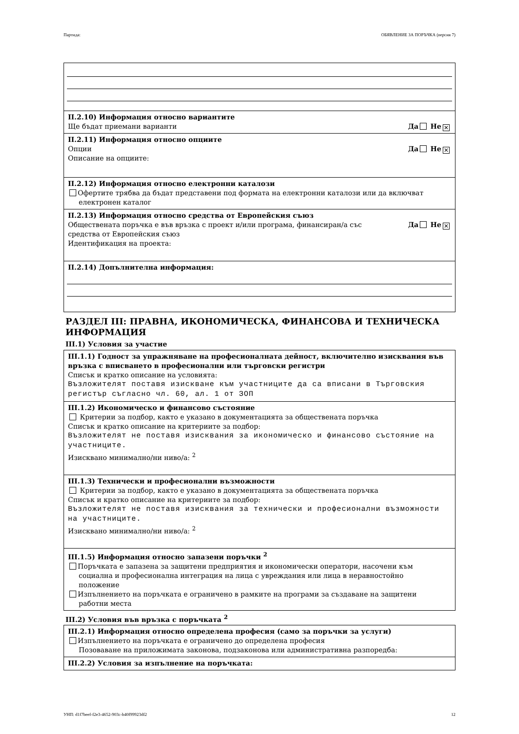Партида: ОБЯВЛЕНИЕ ЗА ПОРЪЧКА (версия 7)
II.2.10) Информация относно вариантите
Ще бъдат приемани варианти Да Не ✕
II.2.11) Информация относно опциите
Опции Да Не ✕
Описание на опциите:
II.2.12) Информация относно електронни каталози
Офертите трябва да бъдат представени под формата на електронни каталози или да включват
електронен каталог
II.2.13) Информация относно средства от Европейския съюз
Обществената поръчка е във връзка с проект и/или програма, финансиран/а със
средства от Европейския съюз Да Не ✕
Идентификация на проекта:
II.2.14) Допълнителна информация:
РАЗДЕЛ III: ПРАВНА, ИКОНОМИЧЕСКА, ФИНАНСОВА И ТЕХНИЧЕСКА ИНФОРМАЦИЯ
III.1) Условия за участие
III.1.1) Годност за упражняване на професионалната дейност, включително изисквания във връзка с вписването в професионални или търговски регистри
Списък и кратко описание на условията:
Възложителят поставя изискване към участниците да са вписани в Търговския регистър съгласно чл. 60, ал. 1 от ЗОП
III.1.2) Икономическо и финансово състояние
Критерии за подбор, както е указано в документацията за обществената поръчка
Списък и кратко описание на критериите за подбор:
Възложителят не поставя изисквания за икономическо и финансово състояние на участниците.
Изисквано минимално/ни ниво/а: <sup>2</sup>
III.1.3) Технически и професионални възможности
Критерии за подбор, както е указано в документацията за обществената поръчка
Списък и кратко описание на критериите за подбор:
Възложителят не поставя изисквания за технически и професионални възможности на участниците.
Изисквано минимално/ни ниво/а: <sup>2</sup>
III.1.5) Информация относно запазени поръчки <sup>2</sup>
Поръчката е запазена за защитени предприятия и икономически оператори, насочени към
социална и професионална интеграция на лица с увреждания или лица в неравностойно
положение
Изпълнението на поръчката е ограничено в рамките на програми за създаване на защитени
работни места
III.2) Условия във връзка с поръчката <sup>2</sup>
III.2.1) Информация относно определена професия (само за поръчки за услуги)
Изпълнението на поръчката е ограничено до определена професия
Позоваване на приложимата законова, подзаконова или административна разпоредба:
III.2.2) Условия за изпълнение на поръчката:
УНП: d1f7beef-f2e3-4652-903c-b40f99923df2 12